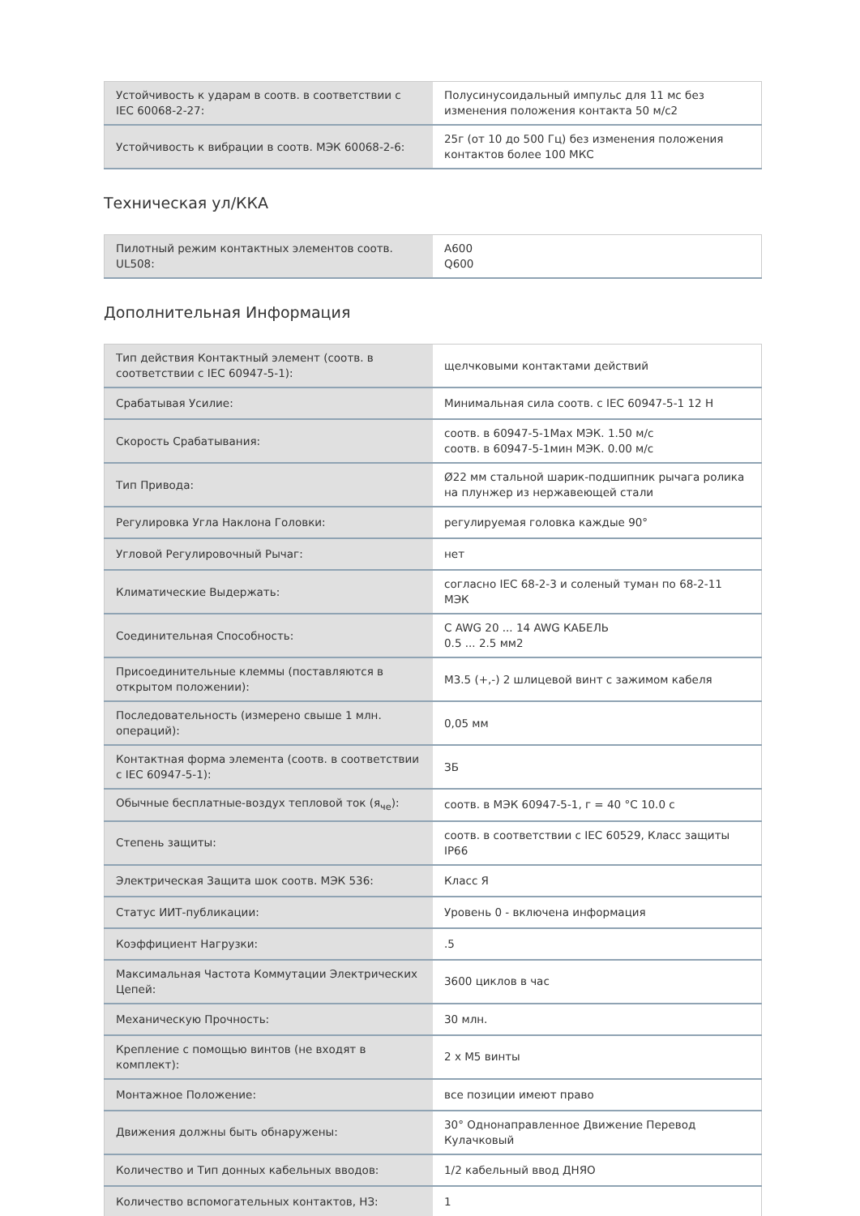| Устойчивость к ударам в соотв. в соответствии с IEC 60068-2-27: | Полусинусоидальный импульс для 11 мс без изменения положения контакта 50 м/с2 |
| Устойчивость к вибрации в соотв. МЭК 60068-2-6: | 25г (от 10 до 500 Гц) без изменения положения контактов более 100 МКС |
Техническая ул/ККА
| Пилотный режим контактных элементов соотв. UL508: | A600 Q600 |
Дополнительная Информация
| Тип действия Контактный элемент (соотв. в соответствии с IEC 60947-5-1): | щелчковыми контактами действий |
| Срабатывая Усилие: | Минимальная сила соотв. с IEC 60947-5-1 12 Н |
| Скорость Срабатывания: | соотв. в 60947-5-1Max МЭК. 1.50 м/с соотв. в 60947-5-1мин МЭК. 0.00 м/с |
| Тип Привода: | Ø22 мм стальной шарик-подшипник рычага ролика на плунжер из нержавеющей стали |
| Регулировка Угла Наклона Головки: | регулируемая головка каждые 90° |
| Угловой Регулировочный Рычаг: | нет |
| Климатические Выдержать: | согласно IEC 68-2-3 и соленый туман по 68-2-11 МЭК |
| Соединительная Способность: | С AWG 20 ... 14 AWG КАБЕЛЬ 0.5 ... 2.5 мм2 |
| Присоединительные клеммы (поставляются в открытом положении): | M3.5 (+,-) 2 шлицевой винт с зажимом кабеля |
| Последовательность (измерено свыше 1 млн. операций): | 0,05 мм |
| Контактная форма элемента (соотв. в соответствии с IEC 60947-5-1): | ЗБ |
| Обычные бесплатные-воздух тепловой ток (я<sub>че</sub>): | соотв. в МЭК 60947-5-1, г = 40 °C 10.0 с |
| Степень защиты: | соотв. в соответствии с IEC 60529, Класс защиты IP66 |
| Электрическая Защита шок соотв. МЭК 536: | Класс Я |
| Статус ИИТ-публикации: | Уровень 0 - включена информация |
| Коэффициент Нагрузки: | .5 |
| Максимальная Частота Коммутации Электрических Цепей: | 3600 циклов в час |
| Механическую Прочность: | 30 млн. |
| Крепление с помощью винтов (не входят в комплект): | 2 x M5 винты |
| Монтажное Положение: | все позиции имеют право |
| Движения должны быть обнаружены: | 30° Однонаправленное Движение Перевод Кулачковый |
| Количество и Тип донных кабельных вводов: | 1/2 кабельный ввод ДНЯО |
| Количество вспомогательных контактов, НЗ: | 1 |